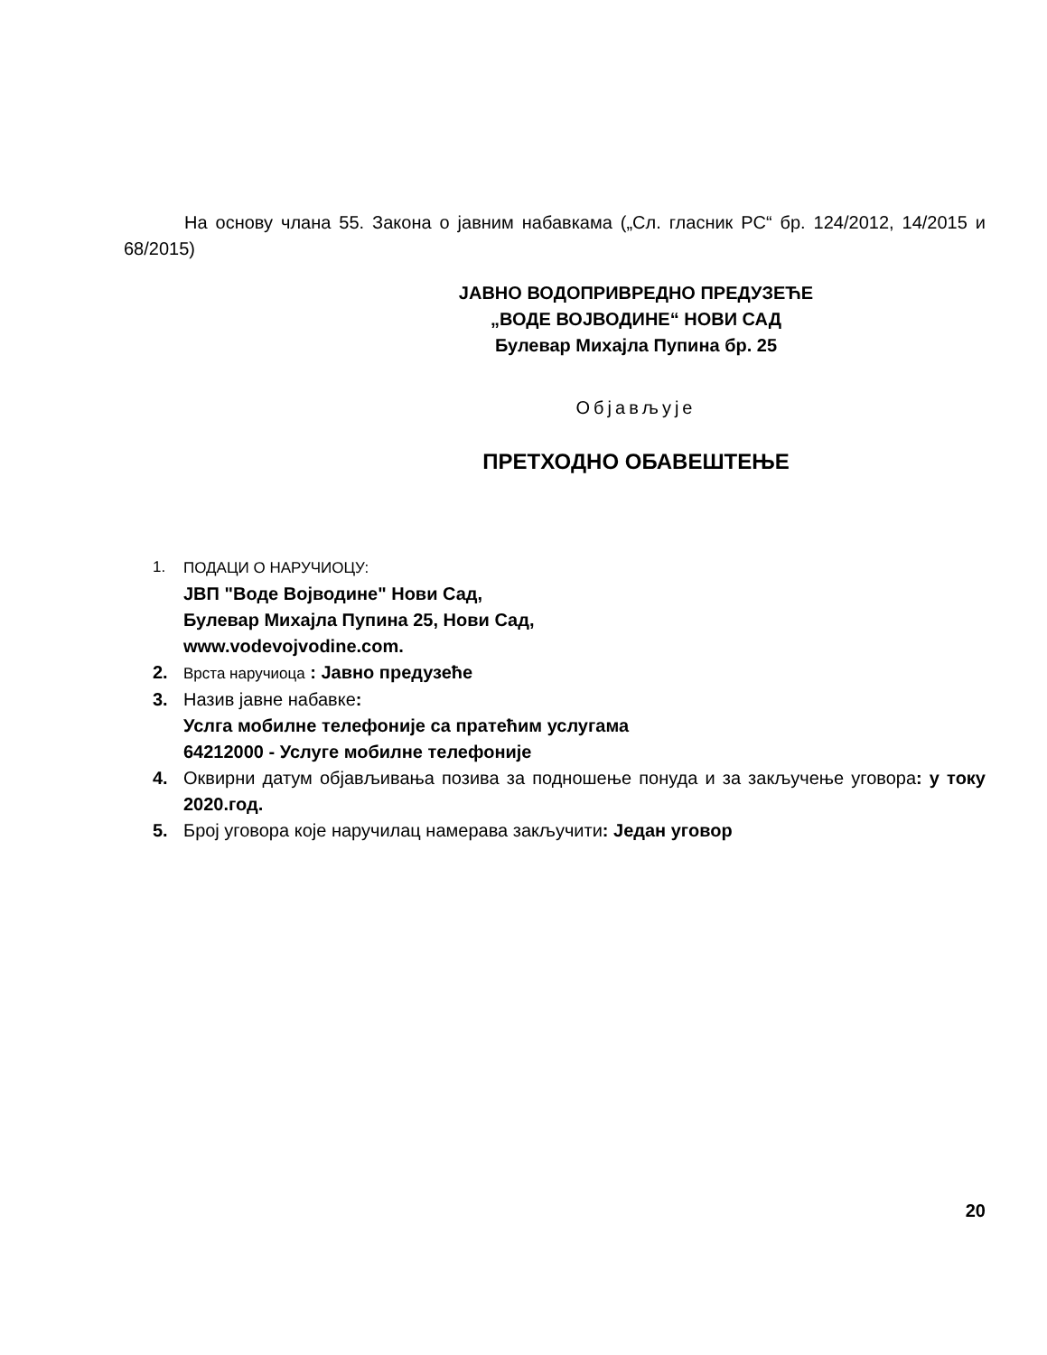На основу члана 55. Закона о јавним набавкама („Сл. гласник РС“ бр. 124/2012, 14/2015 и 68/2015)
ЈАВНО ВОДОПРИВРЕДНО ПРЕДУЗЕЋЕ
„ВОДЕ ВОЈВОДИНЕ“ НОВИ САД
Булевар Михајла Пупина бр. 25
Објављује
ПРЕТХОДНО ОБАВЕШТЕЊЕ
1. ПОДАЦИ О НАРУЧИОЦУ:
ЈВП "Воде Војводине" Нови Сад,
Булевар Михајла Пупина 25, Нови Сад,
www.vodevojvodine.com.
2. Врста наручиоца : Јавно предузеће
3. Назив јавне набавке:
Услга мобилне телефоније са пратећим услугама
64212000 - Услуге мобилне телефоније
4. Оквирни датум објављивања позива за подношење понуда и за закључење уговора: у току 2020.год.
5. Број уговора које наручилац намерава закључити: Један уговор
20